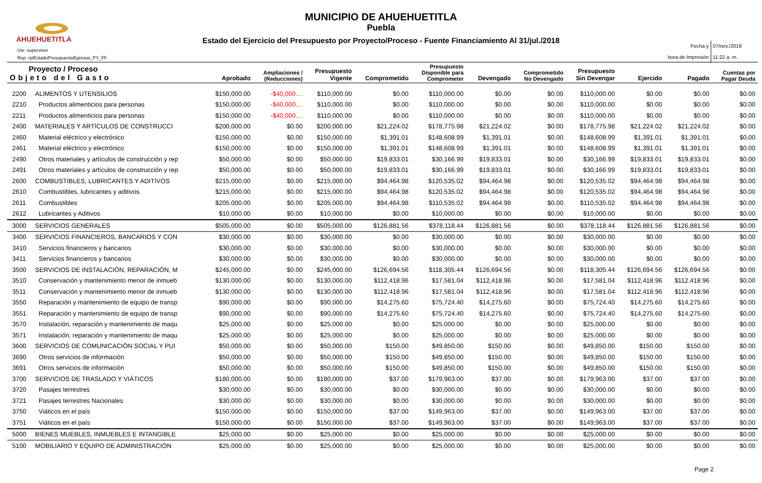AHUEHUETITLA
MUNICIPIO DE AHUEHUETITLA
Puebla
Estado del Ejercicio del Presupuesto por Proyecto/Proceso - Fuente Financiamiento Al 31/jul./2018
Usr: supervisor
Rep: rptEstadoPresupuestoEgresos_PY_FF
Fecha y 07/nov./2018
hora de Impresión 11:22 a. m.
| Proyecto / Proceso Objeto del Gasto | | Aprobado | Ampliaciones / (Reducciones) | Presupuesto Vigente | Comprometido | Presupuesto Disponible para Comprometer | Devengado | Comprometido No Devengado | Presupuesto Sin Devengar | Ejercido | Pagado | Cuentas por Pagar Deuda |
| --- | --- | --- | --- | --- | --- | --- | --- | --- | --- | --- | --- | --- |
| 2200 | ALIMENTOS Y UTENSILIOS | $150,000.00 | -$40,000.... | $110,000.00 | $0.00 | $110,000.00 | $0.00 | $0.00 | $110,000.00 | $0.00 | $0.00 | $0.00 |
| 2210 | Productos alimenticios para personas | $150,000.00 | -$40,000.... | $110,000.00 | $0.00 | $110,000.00 | $0.00 | $0.00 | $110,000.00 | $0.00 | $0.00 | $0.00 |
| 2211 | Productos alimenticios para personas | $150,000.00 | -$40,000.... | $110,000.00 | $0.00 | $110,000.00 | $0.00 | $0.00 | $110,000.00 | $0.00 | $0.00 | $0.00 |
| 2400 | MATERIALES Y ARTÍCULOS DE CONSTRUCCI | $200,000.00 | $0.00 | $200,000.00 | $21,224.02 | $178,775.98 | $21,224.02 | $0.00 | $178,775.98 | $21,224.02 | $21,224.02 | $0.00 |
| 2460 | Material eléctrico y electrónico | $150,000.00 | $0.00 | $150,000.00 | $1,391.01 | $148,608.99 | $1,391.01 | $0.00 | $148,608.99 | $1,391.01 | $1,391.01 | $0.00 |
| 2461 | Material eléctrico y electrónico | $150,000.00 | $0.00 | $150,000.00 | $1,391.01 | $148,608.99 | $1,391.01 | $0.00 | $148,608.99 | $1,391.01 | $1,391.01 | $0.00 |
| 2490 | Otros materiales y artículos de construcción y rep | $50,000.00 | $0.00 | $50,000.00 | $19,833.01 | $30,166.99 | $19,833.01 | $0.00 | $30,166.99 | $19,833.01 | $19,833.01 | $0.00 |
| 2491 | Otros materiales y artículos de construcción y rep | $50,000.00 | $0.00 | $50,000.00 | $19,833.01 | $30,166.99 | $19,833.01 | $0.00 | $30,166.99 | $19,833.01 | $19,833.01 | $0.00 |
| 2600 | COMBUSTIBLES, LUBRICANTES Y ADITIVOS | $215,000.00 | $0.00 | $215,000.00 | $94,464.98 | $120,535.02 | $94,464.98 | $0.00 | $120,535.02 | $94,464.98 | $94,464.98 | $0.00 |
| 2610 | Combustibles, lubricantes y aditivos | $215,000.00 | $0.00 | $215,000.00 | $94,464.98 | $120,535.02 | $94,464.98 | $0.00 | $120,535.02 | $94,464.98 | $94,464.98 | $0.00 |
| 2611 | Combustibles | $205,000.00 | $0.00 | $205,000.00 | $94,464.98 | $110,535.02 | $94,464.98 | $0.00 | $110,535.02 | $94,464.98 | $94,464.98 | $0.00 |
| 2612 | Lubricantes y Aditivos | $10,000.00 | $0.00 | $10,000.00 | $0.00 | $10,000.00 | $0.00 | $0.00 | $10,000.00 | $0.00 | $0.00 | $0.00 |
| 3000 | SERVICIOS GENERALES | $505,000.00 | $0.00 | $505,000.00 | $126,881.56 | $378,118.44 | $126,881.56 | $0.00 | $378,118.44 | $126,881.56 | $126,881.56 | $0.00 |
| 3400 | SERVICIOS FINANCIEROS, BANCARIOS Y CON | $30,000.00 | $0.00 | $30,000.00 | $0.00 | $30,000.00 | $0.00 | $0.00 | $30,000.00 | $0.00 | $0.00 | $0.00 |
| 3410 | Servicios financieros y bancarios | $30,000.00 | $0.00 | $30,000.00 | $0.00 | $30,000.00 | $0.00 | $0.00 | $30,000.00 | $0.00 | $0.00 | $0.00 |
| 3411 | Servicios financieros y bancarios | $30,000.00 | $0.00 | $30,000.00 | $0.00 | $30,000.00 | $0.00 | $0.00 | $30,000.00 | $0.00 | $0.00 | $0.00 |
| 3500 | SERVICIOS DE INSTALACIÓN, REPARACIÓN, M | $245,000.00 | $0.00 | $245,000.00 | $126,694.56 | $118,305.44 | $126,694.56 | $0.00 | $118,305.44 | $126,694.56 | $126,694.56 | $0.00 |
| 3510 | Conservación y mantenimiento menor de inmueb | $130,000.00 | $0.00 | $130,000.00 | $112,418.96 | $17,581.04 | $112,418.96 | $0.00 | $17,581.04 | $112,418.96 | $112,418.96 | $0.00 |
| 3511 | Conservación y mantenimiento menor de inmueb | $130,000.00 | $0.00 | $130,000.00 | $112,418.96 | $17,581.04 | $112,418.96 | $0.00 | $17,581.04 | $112,418.96 | $112,418.96 | $0.00 |
| 3550 | Reparación y mantenimiento de equipo de transp | $90,000.00 | $0.00 | $90,000.00 | $14,275.60 | $75,724.40 | $14,275.60 | $0.00 | $75,724.40 | $14,275.60 | $14,275.60 | $0.00 |
| 3551 | Reparación y mantenimiento de equipo de transp | $90,000.00 | $0.00 | $90,000.00 | $14,275.60 | $75,724.40 | $14,275.60 | $0.00 | $75,724.40 | $14,275.60 | $14,275.60 | $0.00 |
| 3570 | Instalación, reparación y mantenimiento de maqu | $25,000.00 | $0.00 | $25,000.00 | $0.00 | $25,000.00 | $0.00 | $0.00 | $25,000.00 | $0.00 | $0.00 | $0.00 |
| 3571 | Instalación, reparación y mantenimiento de maqu | $25,000.00 | $0.00 | $25,000.00 | $0.00 | $25,000.00 | $0.00 | $0.00 | $25,000.00 | $0.00 | $0.00 | $0.00 |
| 3600 | SERVICIOS DE COMUNICACIÓN SOCIAL Y PUI | $50,000.00 | $0.00 | $50,000.00 | $150.00 | $49,850.00 | $150.00 | $0.00 | $49,850.00 | $150.00 | $150.00 | $0.00 |
| 3690 | Otros servicios de información | $50,000.00 | $0.00 | $50,000.00 | $150.00 | $49,850.00 | $150.00 | $0.00 | $49,850.00 | $150.00 | $150.00 | $0.00 |
| 3691 | Otros servicios de información | $50,000.00 | $0.00 | $50,000.00 | $150.00 | $49,850.00 | $150.00 | $0.00 | $49,850.00 | $150.00 | $150.00 | $0.00 |
| 3700 | SERVICIOS DE TRASLADO Y VIÁTICOS | $180,000.00 | $0.00 | $180,000.00 | $37.00 | $179,963.00 | $37.00 | $0.00 | $179,963.00 | $37.00 | $37.00 | $0.00 |
| 3720 | Pasajes terrestres | $30,000.00 | $0.00 | $30,000.00 | $0.00 | $30,000.00 | $0.00 | $0.00 | $30,000.00 | $0.00 | $0.00 | $0.00 |
| 3721 | Pasajes terrestres Nacionales | $30,000.00 | $0.00 | $30,000.00 | $0.00 | $30,000.00 | $0.00 | $0.00 | $30,000.00 | $0.00 | $0.00 | $0.00 |
| 3750 | Viáticos en el país | $150,000.00 | $0.00 | $150,000.00 | $37.00 | $149,963.00 | $37.00 | $0.00 | $149,963.00 | $37.00 | $37.00 | $0.00 |
| 3751 | Viáticos en el país | $150,000.00 | $0.00 | $150,000.00 | $37.00 | $149,963.00 | $37.00 | $0.00 | $149,963.00 | $37.00 | $37.00 | $0.00 |
| 5000 | BIENES MUEBLES, INMUEBLES E INTANGIBLE | $25,000.00 | $0.00 | $25,000.00 | $0.00 | $25,000.00 | $0.00 | $0.00 | $25,000.00 | $0.00 | $0.00 | $0.00 |
| 5100 | MOBILIARIO Y EQUIPO DE ADMINISTRACIÓN | $25,000.00 | $0.00 | $25,000.00 | $0.00 | $25,000.00 | $0.00 | $0.00 | $25,000.00 | $0.00 | $0.00 | $0.00 |
Page 2